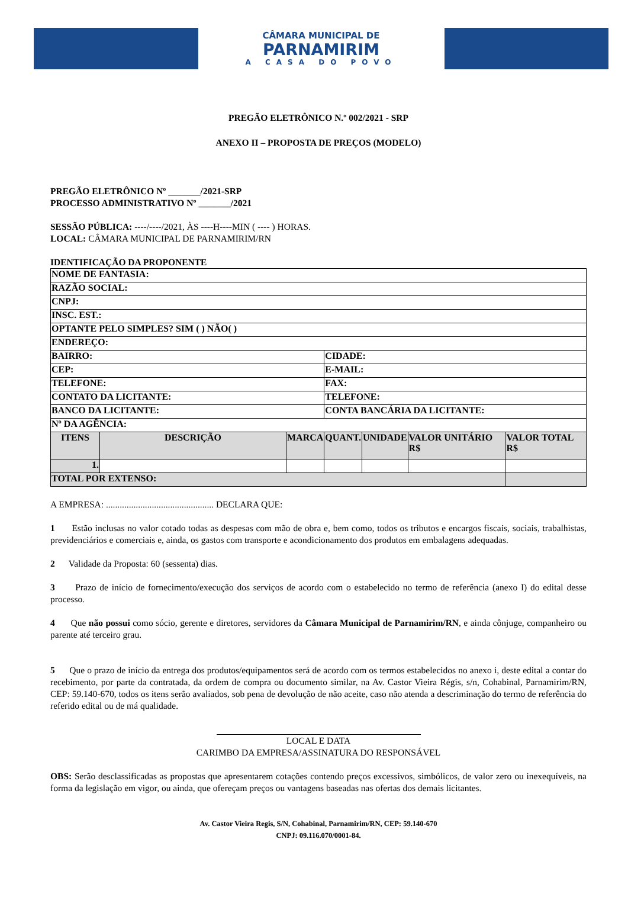CÂMARA MUNICIPAL DE
PARNAMIRIM
A CASA DO POVO
PREGÃO ELETRÔNICO N.º 002/2021 - SRP
ANEXO II – PROPOSTA DE PREÇOS (MODELO)
PREGÃO ELETRÔNICO Nº _______/2021-SRP
PROCESSO ADMINISTRATIVO Nº _______/2021
SESSÃO PÚBLICA: ----/----/2021, ÀS ----H----MIN ( ---- ) HORAS.
LOCAL: CÂMARA MUNICIPAL DE PARNAMIRIM/RN
IDENTIFICAÇÃO DA PROPONENTE
| NOME DE FANTASIA: | | | | | | |
| RAZÃO SOCIAL: | | | | | | |
| CNPJ: | | | | | | |
| INSC. EST.: | | | | | | |
| OPTANTE PELO SIMPLES? SIM ( ) NÃO( ) | | | | | | |
| ENDEREÇO: | | | | | | |
| BAIRRO: | | | CIDADE: | | | |
| CEP: | | | E-MAIL: | | | |
| TELEFONE: | | | FAX: | | | |
| CONTATO DA LICITANTE: | | | TELEFONE: | | | |
| BANCO DA LICITANTE: | | | CONTA BANCÁRIA DA LICITANTE: | | | |
| Nº DA AGÊNCIA: | | | | | | |
| ITENS | DESCRIÇÃO | MARCA | QUANT. | UNIDADE | VALOR UNITÁRIO R$ | VALOR TOTAL R$ |
| 1. | | | | | | |
| TOTAL POR EXTENSO: | | | | | | |
A EMPRESA: ............................................... DECLARA QUE:
1 Estão inclusas no valor cotado todas as despesas com mão de obra e, bem como, todos os tributos e encargos fiscais, sociais, trabalhistas, previdenciários e comerciais e, ainda, os gastos com transporte e acondicionamento dos produtos em embalagens adequadas.
2 Validade da Proposta: 60 (sessenta) dias.
3 Prazo de início de fornecimento/execução dos serviços de acordo com o estabelecido no termo de referência (anexo I) do edital desse processo.
4 Que não possui como sócio, gerente e diretores, servidores da Câmara Municipal de Parnamirim/RN, e ainda cônjuge, companheiro ou parente até terceiro grau.
5 Que o prazo de início da entrega dos produtos/equipamentos será de acordo com os termos estabelecidos no anexo i, deste edital a contar do recebimento, por parte da contratada, da ordem de compra ou documento similar, na Av. Castor Vieira Régis, s/n, Cohabinal, Parnamirim/RN, CEP: 59.140-670, todos os itens serão avaliados, sob pena de devolução de não aceite, caso não atenda a descriminação do termo de referência do referido edital ou de má qualidade.
LOCAL E DATA
CARIMBO DA EMPRESA/ASSINATURA DO RESPONSÁVEL
OBS: Serão desclassificadas as propostas que apresentarem cotações contendo preços excessivos, simbólicos, de valor zero ou inexequíveis, na forma da legislação em vigor, ou ainda, que ofereçam preços ou vantagens baseadas nas ofertas dos demais licitantes.
Av. Castor Vieira Regis, S/N, Cohabinal, Parnamirim/RN, CEP: 59.140-670
CNPJ: 09.116.070/0001-84.